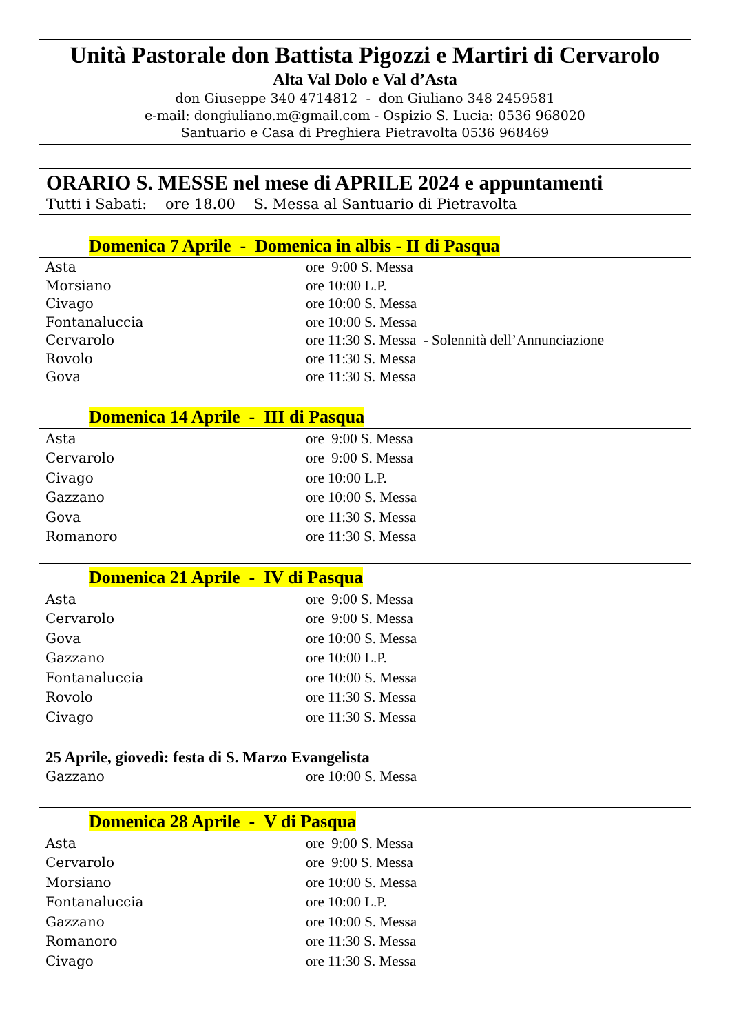Unità Pastorale don Battista Pigozzi e Martiri di Cervarolo
Alta Val Dolo e Val d’Asta
don Giuseppe 340 4714812 - don Giuliano 348 2459581
e-mail: dongiuliano.m@gmail.com - Ospizio S. Lucia: 0536 968020
Santuario e Casa di Preghiera Pietravolta 0536 968469
ORARIO S. MESSE nel mese di APRILE 2024 e appuntamenti
Tutti i Sabati: ore 18.00 S. Messa al Santuario di Pietravolta
Domenica 7 Aprile - Domenica in albis - II di Pasqua
| Asta | ore 9:00 S. Messa |
| Morsiano | ore 10:00 L.P. |
| Civago | ore 10:00 S. Messa |
| Fontanaluccia | ore 10:00 S. Messa |
| Cervarolo | ore 11:30 S. Messa - Solennità dell’Annunciazione |
| Rovolo | ore 11:30 S. Messa |
| Gova | ore 11:30 S. Messa |
Domenica 14 Aprile - III di Pasqua
| Asta | ore 9:00 S. Messa |
| Cervarolo | ore 9:00 S. Messa |
| Civago | ore 10:00 L.P. |
| Gazzano | ore 10:00 S. Messa |
| Gova | ore 11:30 S. Messa |
| Romanoro | ore 11:30 S. Messa |
Domenica 21 Aprile - IV di Pasqua
| Asta | ore 9:00 S. Messa |
| Cervarolo | ore 9:00 S. Messa |
| Gova | ore 10:00 S. Messa |
| Gazzano | ore 10:00 L.P. |
| Fontanaluccia | ore 10:00 S. Messa |
| Rovolo | ore 11:30 S. Messa |
| Civago | ore 11:30 S. Messa |
25 Aprile, giovedì: festa di S. Marzo Evangelista
| Gazzano | ore 10:00 S. Messa |
Domenica 28 Aprile - V di Pasqua
| Asta | ore 9:00 S. Messa |
| Cervarolo | ore 9:00 S. Messa |
| Morsiano | ore 10:00 S. Messa |
| Fontanaluccia | ore 10:00 L.P. |
| Gazzano | ore 10:00 S. Messa |
| Romanoro | ore 11:30 S. Messa |
| Civago | ore 11:30 S. Messa |